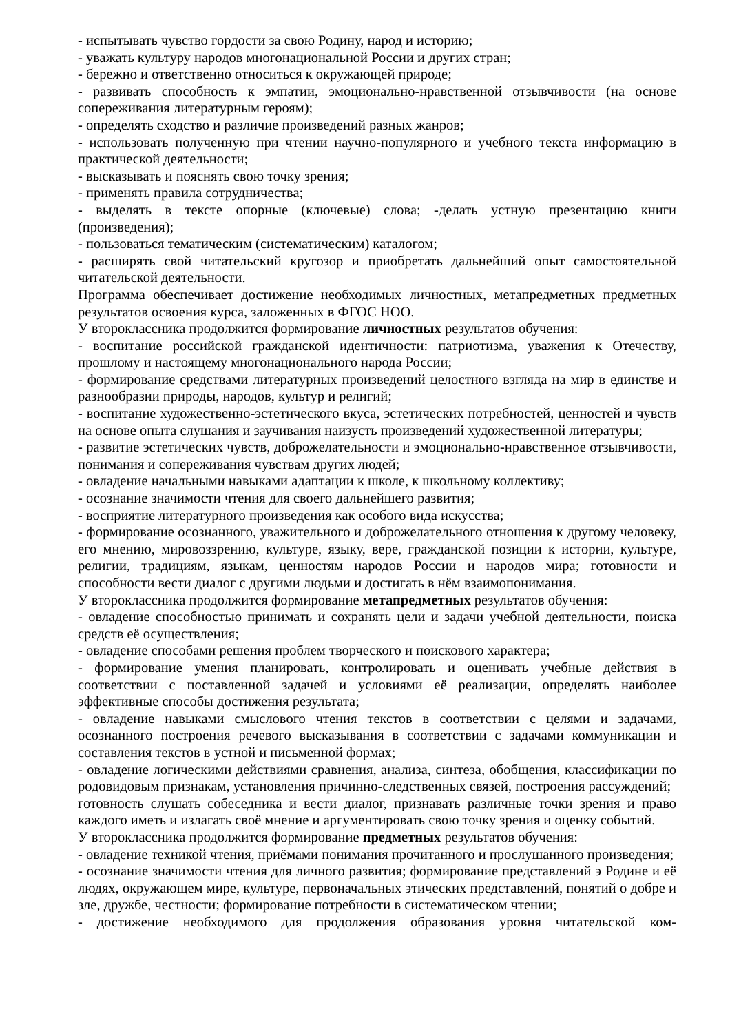- испытывать чувство гордости за свою Родину, народ и историю;
- уважать культуру народов многонациональной России и других стран;
- бережно и ответственно относиться к окружающей природе;
- развивать способность к эмпатии, эмоционально-нравственной отзывчивости (на основе сопереживания литературным героям);
- определять сходство и различие произведений разных жанров;
- использовать полученную при чтении научно-популярного и учебного текста информацию в практической деятельности;
- высказывать и пояснять свою точку зрения;
- применять правила сотрудничества;
- выделять в тексте опорные (ключевые) слова; -делать устную презентацию книги (произведения);
- пользоваться тематическим (систематическим) каталогом;
- расширять свой читательский кругозор и приобретать дальнейший опыт самостоятельной читательской деятельности.
Программа обеспечивает достижение необходимых личностных, метапредметных предметных результатов освоения курса, заложенных в ФГОС НОО.
У второклассника продолжится формирование личностных результатов обучения:
- воспитание российской гражданской идентичности: патриотизма, уважения к Отечеству, прошлому и настоящему многонационального народа России;
- формирование средствами литературных произведений целостного взгляда на мир в единстве и разнообразии природы, народов, культур и религий;
- воспитание художественно-эстетического вкуса, эстетических потребностей, ценностей и чувств на основе опыта слушания и заучивания наизусть произведений художественной литературы;
- развитие эстетических чувств, доброжелательности и эмоционально-нравственное отзывчивости, понимания и сопереживания чувствам других людей;
- овладение начальными навыками адаптации к школе, к школьному коллективу;
- осознание значимости чтения для своего дальнейшего развития;
- восприятие литературного произведения как особого вида искусства;
- формирование осознанного, уважительного и доброжелательного отношения к другому человеку, его мнению, мировоззрению, культуре, языку, вере, гражданской позиции к истории, культуре, религии, традициям, языкам, ценностям народов России и народов мира; готовности и способности вести диалог с другими людьми и достигать в нём взаимопонимания.
У второклассника продолжится формирование метапредметных результатов обучения:
- овладение способностью принимать и сохранять цели и задачи учебной деятельности, поиска средств её осуществления;
- овладение способами решения проблем творческого и поискового характера;
- формирование умения планировать, контролировать и оценивать учебные действия в соответствии с поставленной задачей и условиями её реализации, определять наиболее эффективные способы достижения результата;
- овладение навыками смыслового чтения текстов в соответствии с целями и задачами, осознанного построения речевого высказывания в соответствии с задачами коммуникации и составления текстов в устной и письменной формах;
- овладение логическими действиями сравнения, анализа, синтеза, обобщения, классификации по родовидовым признакам, установления причинно-следственных связей, построения рассуждений;
готовность слушать собеседника и вести диалог, признавать различные точки зрения и право каждого иметь и излагать своё мнение и аргументировать свою точку зрения и оценку событий.
У второклассника продолжится формирование предметных результатов обучения:
- овладение техникой чтения, приёмами понимания прочитанного и прослушанного произведения;
- осознание значимости чтения для личного развития; формирование представлений э Родине и её людях, окружающем мире, культуре, первоначальных этических представлений, понятий о добре и зле, дружбе, честности; формирование потребности в систематическом чтении;
- достижение необходимого для продолжения образования уровня читательской ком-